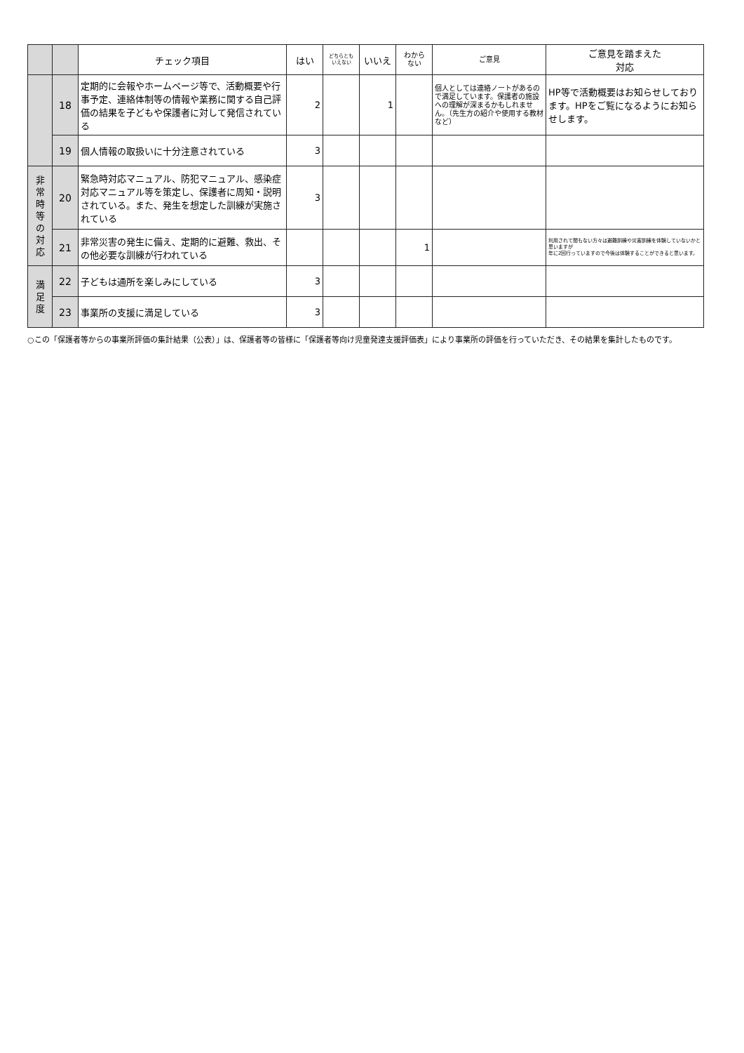| | | チェック項目 | はい | どちらとも いえない | いいえ | わから ない | ご意見 | ご意見を踏まえた 対応 |
| --- | --- | --- | --- | --- | --- | --- | --- | --- |
| | 18 | 定期的に会報やホームページ等で、活動概要や行事予定、連絡体制等の情報や業務に関する自己評価の結果を子どもや保護者に対して発信されている | 2 | | 1 | | 個人としては連絡ノートがあるので満足しています。保護者の施設への理解が深まるかもしれません。（先生方の紹介や使用する教材など） | HP等で活動概要はお知らせしております。HPをご覧になるようにお知らせします。 |
| | 19 | 個人情報の取扱いに十分注意されている | 3 | | | | | |
| 非 常 時 等 の 対 応 | 20 | 緊急時対応マニュアル、防犯マニュアル、感染症対応マニュアル等を策定し、保護者に周知・説明されている。また、発生を想定した訓練が実施されている | 3 | | | | | |
| | 21 | 非常災害の発生に備え、定期的に避難、救出、その他必要な訓練が行われている | | | | 1 | | 利用されて間もない方々は避難訓練や災害訓練を体験していないかと思いますが 年に2回行っていますので今後は体験することができると思います。 |
| 満 足 度 | 22 | 子どもは通所を楽しみにしている | 3 | | | | | |
| | 23 | 事業所の支援に満足している | 3 | | | | | |
○この「保護者等からの事業所評価の集計結果（公表）」は、保護者等の皆様に「保護者等向け児童発達支援評価表」により事業所の評価を行っていただき、その結果を集計したものです。